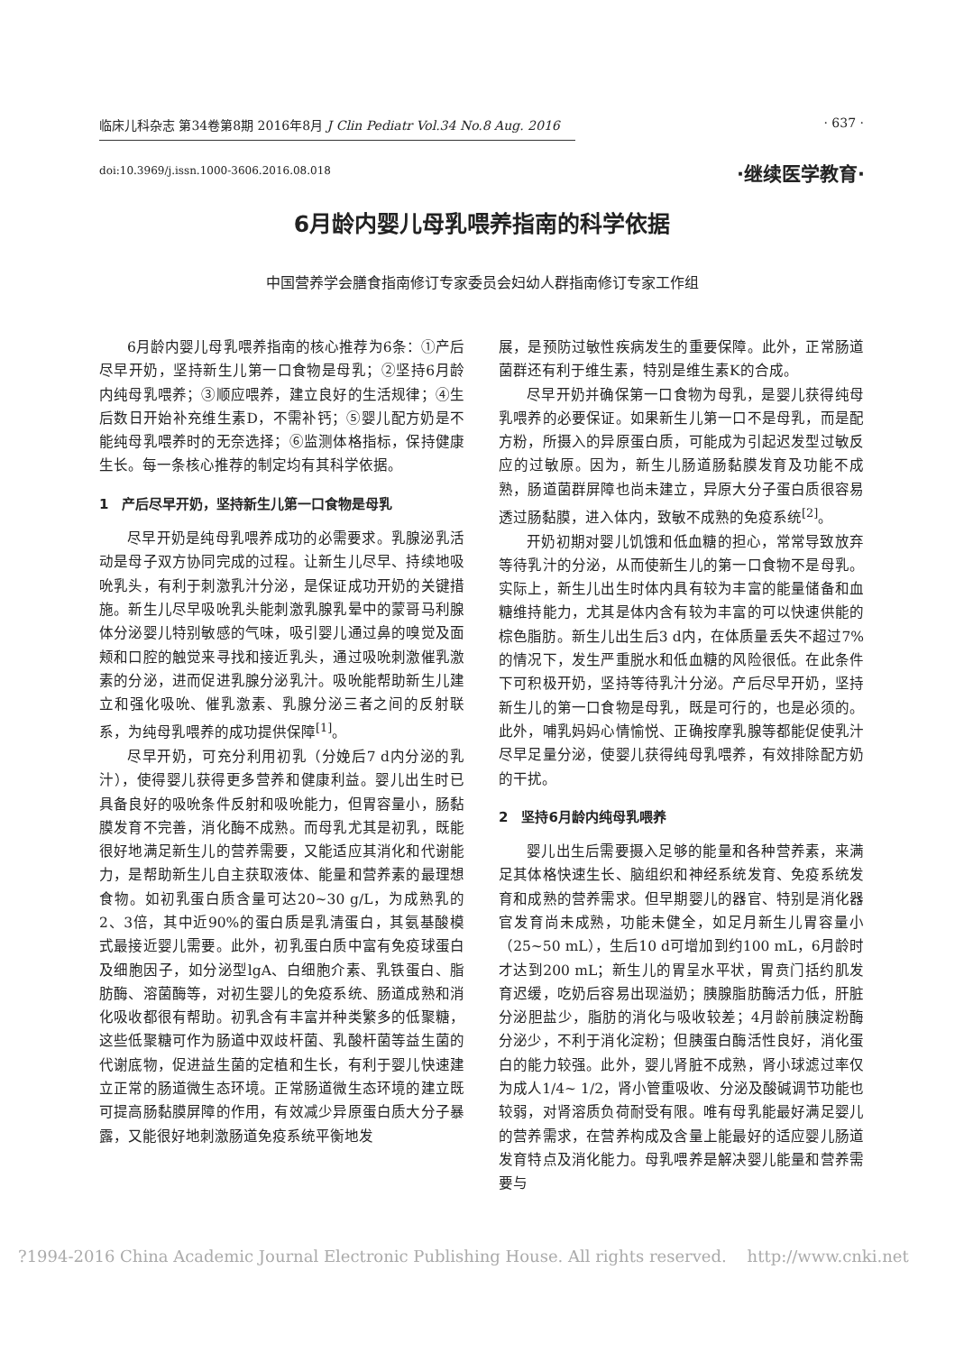临床儿科杂志 第34卷第8期 2016年8月 J Clin Pediatr Vol.34 No.8 Aug. 2016 · 637 ·
doi:10.3969/j.issn.1000-3606.2016.08.018
·继续医学教育·
6月龄内婴儿母乳喂养指南的科学依据
中国营养学会膳食指南修订专家委员会妇幼人群指南修订专家工作组
6月龄内婴儿母乳喂养指南的核心推荐为6条：①产后尽早开奶，坚持新生儿第一口食物是母乳；②坚持6月龄内纯母乳喂养；③顺应喂养，建立良好的生活规律；④生后数日开始补充维生素D，不需补钙；⑤婴儿配方奶是不能纯母乳喂养时的无奈选择；⑥监测体格指标，保持健康生长。每一条核心推荐的制定均有其科学依据。
1　产后尽早开奶，坚持新生儿第一口食物是母乳
尽早开奶是纯母乳喂养成功的必需要求。乳腺泌乳活动是母子双方协同完成的过程。让新生儿尽早、持续地吸吮乳头，有利于刺激乳汁分泌，是保证成功开奶的关键措施。新生儿尽早吸吮乳头能刺激乳腺乳晕中的蒙哥马利腺体分泌婴儿特别敏感的气味，吸引婴儿通过鼻的嗅觉及面颊和口腔的触觉来寻找和接近乳头，通过吸吮刺激催乳激素的分泌，进而促进乳腺分泌乳汁。吸吮能帮助新生儿建立和强化吸吮、催乳激素、乳腺分泌三者之间的反射联系，为纯母乳喂养的成功提供保障<sup>[1]</sup>。
尽早开奶，可充分利用初乳（分娩后7 d内分泌的乳汁），使得婴儿获得更多营养和健康利益。婴儿出生时已具备良好的吸吮条件反射和吸吮能力，但胃容量小，肠黏膜发育不完善，消化酶不成熟。而母乳尤其是初乳，既能很好地满足新生儿的营养需要，又能适应其消化和代谢能力，是帮助新生儿自主获取液体、能量和营养素的最理想食物。如初乳蛋白质含量可达20~30 g/L，为成熟乳的2、3倍，其中近90%的蛋白质是乳清蛋白，其氨基酸模式最接近婴儿需要。此外，初乳蛋白质中富有免疫球蛋白及细胞因子，如分泌型lgA、白细胞介素、乳铁蛋白、脂肪酶、溶菌酶等，对初生婴儿的免疫系统、肠道成熟和消化吸收都很有帮助。初乳含有丰富并种类繁多的低聚糖，这些低聚糖可作为肠道中双歧杆菌、乳酸杆菌等益生菌的代谢底物，促进益生菌的定植和生长，有利于婴儿快速建立正常的肠道微生态环境。正常肠道微生态环境的建立既可提高肠黏膜屏障的作用，有效减少异原蛋白质大分子暴露，又能很好地刺激肠道免疫系统平衡地发
展，是预防过敏性疾病发生的重要保障。此外，正常肠道菌群还有利于维生素，特别是维生素K的合成。
尽早开奶并确保第一口食物为母乳，是婴儿获得纯母乳喂养的必要保证。如果新生儿第一口不是母乳，而是配方粉，所摄入的异原蛋白质，可能成为引起迟发型过敏反应的过敏原。因为，新生儿肠道肠黏膜发育及功能不成熟，肠道菌群屏障也尚未建立，异原大分子蛋白质很容易透过肠黏膜，进入体内，致敏不成熟的免疫系统<sup>[2]</sup>。
开奶初期对婴儿饥饿和低血糖的担心，常常导致放弃等待乳汁的分泌，从而使新生儿的第一口食物不是母乳。实际上，新生儿出生时体内具有较为丰富的能量储备和血糖维持能力，尤其是体内含有较为丰富的可以快速供能的棕色脂肪。新生儿出生后3 d内，在体质量丢失不超过7%的情况下，发生严重脱水和低血糖的风险很低。在此条件下可积极开奶，坚持等待乳汁分泌。产后尽早开奶，坚持新生儿的第一口食物是母乳，既是可行的，也是必须的。此外，哺乳妈妈心情愉悦、正确按摩乳腺等都能促使乳汁尽早足量分泌，使婴儿获得纯母乳喂养，有效排除配方奶的干扰。
2　坚持6月龄内纯母乳喂养
婴儿出生后需要摄入足够的能量和各种营养素，来满足其体格快速生长、脑组织和神经系统发育、免疫系统发育和成熟的营养需求。但早期婴儿的器官、特别是消化器官发育尚未成熟，功能未健全，如足月新生儿胃容量小（25~50 mL），生后10 d可增加到约100 mL，6月龄时才达到200 mL；新生儿的胃呈水平状，胃贲门括约肌发育迟缓，吃奶后容易出现溢奶；胰腺脂肪酶活力低，肝脏分泌胆盐少，脂肪的消化与吸收较差；4月龄前胰淀粉酶分泌少，不利于消化淀粉；但胰蛋白酶活性良好，消化蛋白的能力较强。此外，婴儿肾脏不成熟，肾小球滤过率仅为成人1/4~ 1/2，肾小管重吸收、分泌及酸碱调节功能也较弱，对肾溶质负荷耐受有限。唯有母乳能最好满足婴儿的营养需求，在营养构成及含量上能最好的适应婴儿肠道发育特点及消化能力。母乳喂养是解决婴儿能量和营养需要与
?1994-2016 China Academic Journal Electronic Publishing House. All rights reserved. http://www.cnki.net